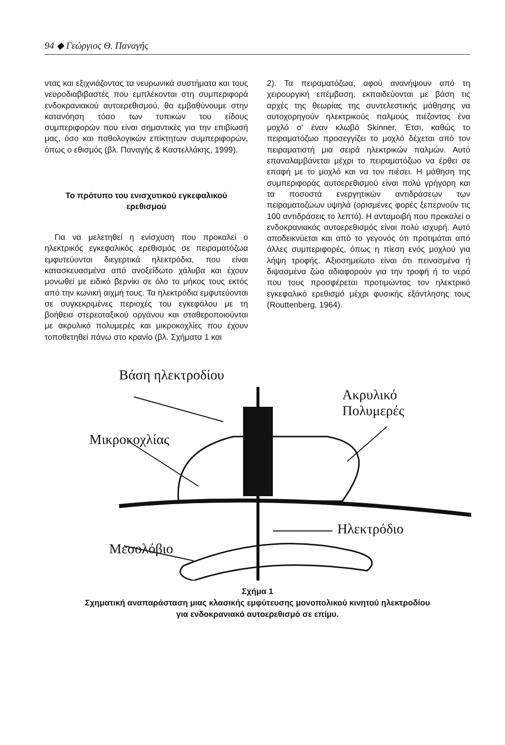94 ◆ Γεώργιος Θ. Παναγής
ντας και εξιχνιάζοντας τα νευρωνικά συστήματα και τους νευροδιαβιβαστές που εμπλέκονται στη συμπεριφορά ενδοκρανιακού αυτοερεθισμού, θα εμβαθύνουμε στην κατανόηση τόσο των τυπικών του είδους συμπεριφορών που είναι σημαντικές για την επιβίωσή μας, όσο και παθολογικών επίκτητων συμπεριφορών, όπως ο εθισμός (βλ. Παναγής & Καστελλάκης, 1999).
Το πρότυπο του ενισχυτικού εγκεφαλικού ερεθισμού
Για να μελετηθεί η ενίσχυση που προκαλεί ο ηλεκτρικός εγκεφαλικός ερεθισμός σε πειραματόζωα εμφυτεύονται διεγερτικά ηλεκτρόδια, που είναι κατασκευασμένα από ανοξείδωτο χάλυβα και έχουν μονωθεί με ειδικό βερνίκι σε όλο το μήκος τους εκτός από την κωνική αιχμή τους. Τα ηλεκτρόδια εμφυτεύονται σε συγκεκριμένες περιοχές του εγκεφάλου με τη βοήθεια στερεοταξικού οργάνου και σταθεροποιούνται με ακρυλικό πολυμερές και μικροκοχλίες που έχουν τοποθετηθεί πάνω στο κρανίο (βλ. Σχήματα 1 και
2). Τα πειραματόζωα, αφού ανανήψουν από τη χειρουργική επέμβαση, εκπαιδεύονται με βάση τις αρχές της θεωρίας της συντελεστικής μάθησης να αυτοχορηγούν ηλεκτρικούς παλμούς πιέζοντας ένα μοχλό σ' έναν κλωβό Skinner. Έτσι, καθώς το πειραματόζωο προσεγγίζει το μοχλό δέχεται από τον πειραματιστή μια σειρά ηλεκτρικών παλμών. Αυτό επαναλαμβάνεται μέχρι το πειραματόζωο να έρθει σε επαφή με το μοχλό και να τον πιέσει. Η μάθηση της συμπεριφοράς αυτοερεθισμού είναι πολύ γρήγορη και τα ποσοστά ενεργητικών αντιδράσεων των πειραματοζώων υψηλά (ορισμένες φορές ξεπερνούν τις 100 αντιδράσεις το λεπτό). Η ανταμοιβή που προκαλεί ο ενδοκρανιακός αυτοερεθισμός είναι πολύ ισχυρή. Αυτό αποδεικνύεται και από το γεγονός ότι προτιμάται από άλλες συμπεριφορές, όπως η πίεση ενός μοχλού για λήψη τροφής. Αξιοσημείωτο είναι ότι πεινασμένα ή διψασμένα ζώα αδιαφορούν για την τροφή ή το νερό που τους προσφέρεται προτιμώντας τον ηλεκτρικό εγκεφαλικό ερεθισμό μέχρι φυσικής εξάντλησης τους (Routtenberg, 1964).
Βάση ηλεκτροδίου
Ακρυλικό
Πολυμερές
Μικροκοχλίας
Ηλεκτρόδιο
Μεσολόβιο
Σχήμα 1
Σχηματική αναπαράσταση μιας κλασικής εμφύτευσης μονοπολικού κινητού ηλεκτροδίου
για ενδοκρανιακό αυτοερεθισμό σε επίμυ.